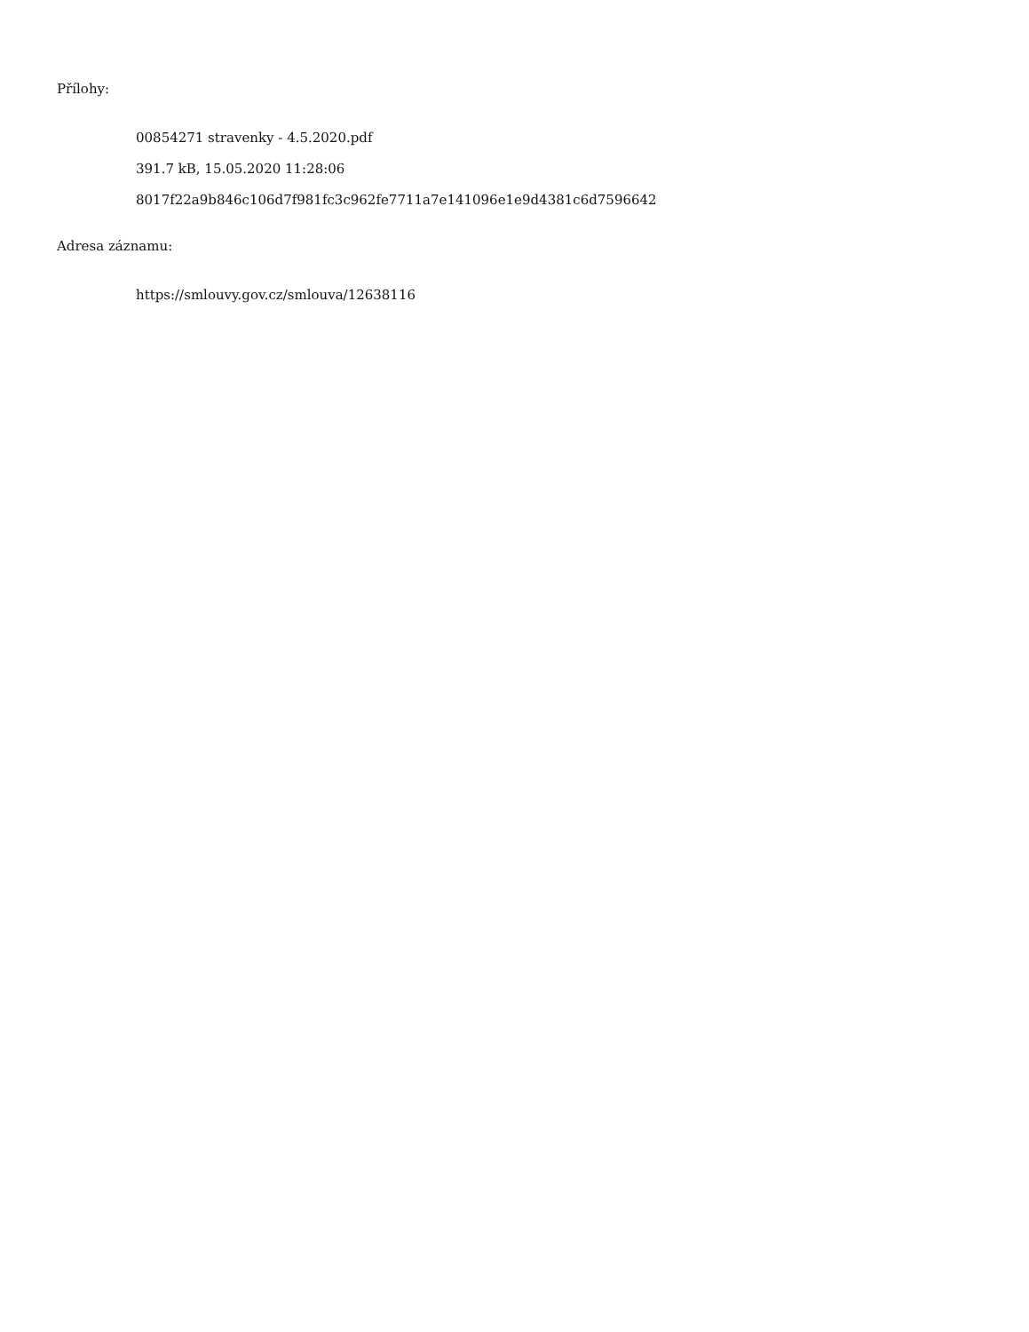Přílohy:
00854271 stravenky - 4.5.2020.pdf
391.7 kB, 15.05.2020 11:28:06
8017f22a9b846c106d7f981fc3c962fe7711a7e141096e1e9d4381c6d7596642
Adresa záznamu:
https://smlouvy.gov.cz/smlouva/12638116